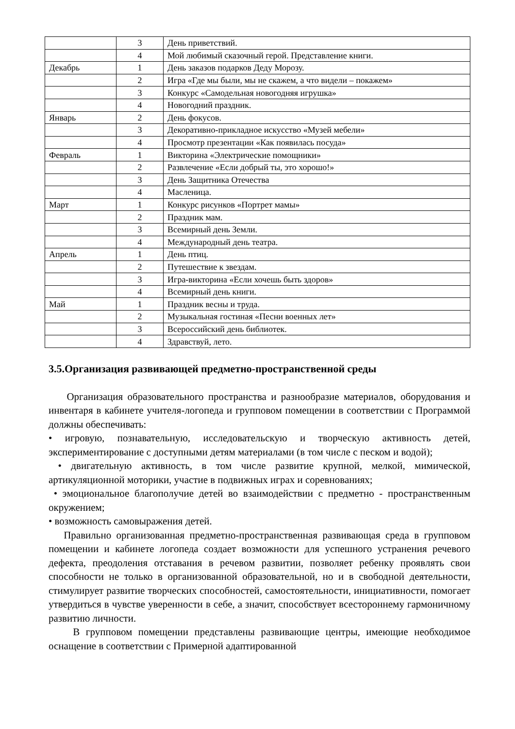| | 3 | День приветствий. |
| | 4 | Мой любимый сказочный герой. Представление книги. |
| Декабрь | 1 | День заказов подарков Деду Морозу. |
| | 2 | Игра «Где мы были, мы не скажем, а что видели – покажем» |
| | 3 | Конкурс «Самодельная новогодняя игрушка» |
| | 4 | Новогодний праздник. |
| Январь | 2 | День фокусов. |
| | 3 | Декоративно-прикладное искусство «Музей мебели» |
| | 4 | Просмотр презентации «Как появилась посуда» |
| Февраль | 1 | Викторина «Электрические помощники» |
| | 2 | Развлечение «Если добрый ты, это хорошо!» |
| | 3 | День Защитника Отечества |
| | 4 | Масленица. |
| Март | 1 | Конкурс рисунков «Портрет мамы» |
| | 2 | Праздник мам. |
| | 3 | Всемирный день Земли. |
| | 4 | Международный день театра. |
| Апрель | 1 | День птиц. |
| | 2 | Путешествие к звездам. |
| | 3 | Игра-викторина «Если хочешь быть здоров» |
| | 4 | Всемирный день книги. |
| Май | 1 | Праздник весны и труда. |
| | 2 | Музыкальная гостиная «Песни военных лет» |
| | 3 | Всероссийский день библиотек. |
| | 4 | Здравствуй, лето. |
3.5.Организация развивающей предметно-пространственной среды
Организация образовательного пространства и разнообразие материалов, оборудования и инвентаря в кабинете учителя-логопеда и групповом помещении в соответствии с Программой должны обеспечивать:
• игровую, познавательную, исследовательскую и творческую активность детей, экспериментирование с доступными детям материалами (в том числе с песком и водой);
• двигательную активность, в том числе развитие крупной, мелкой, мимической, артикуляционной моторики, участие в подвижных играх и соревнованиях;
• эмоциональное благополучие детей во взаимодействии с предметно - пространственным окружением;
• возможность самовыражения детей.
Правильно организованная предметно-пространственная развивающая среда в групповом помещении и кабинете логопеда создает возможности для успешного устранения речевого дефекта, преодоления отставания в речевом развитии, позволяет ребенку проявлять свои способности не только в организованной образовательной, но и в свободной деятельности, стимулирует развитие творческих способностей, самостоятельности, инициативности, помогает утвердиться в чувстве уверенности в себе, а значит, способствует всестороннему гармоничному развитию личности.
В групповом помещении представлены развивающие центры, имеющие необходимое оснащение в соответствии с Примерной адаптированной